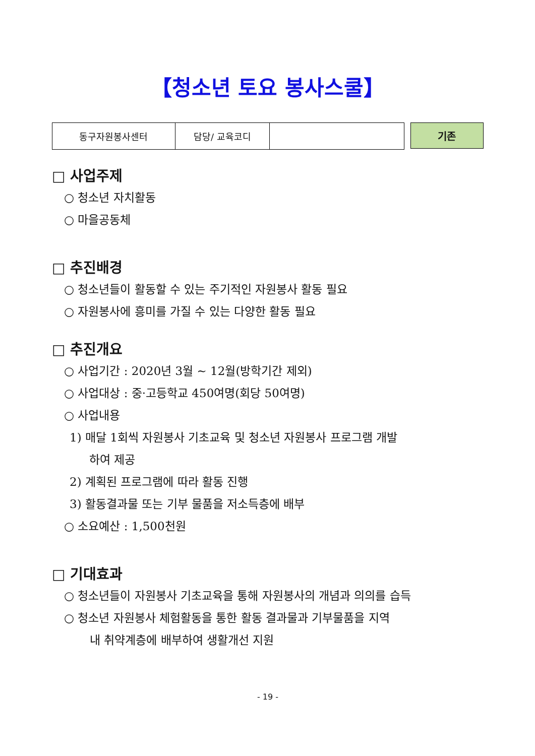【청소년 토요 봉사스쿨】
| 동구자원봉사센터 | 담당/ 교육코디 | |
기존
□ 사업주제
○ 청소년 자치활동
○ 마을공동체
□ 추진배경
○ 청소년들이 활동할 수 있는 주기적인 자원봉사 활동 필요
○ 자원봉사에 흥미를 가질 수 있는 다양한 활동 필요
□ 추진개요
○ 사업기간 : 2020년 3월 ~ 12월(방학기간 제외)
○ 사업대상 : 중·고등학교 450여명(회당 50여명)
○ 사업내용
1) 매달 1회씩 자원봉사 기초교육 및 청소년 자원봉사 프로그램 개발
하여 제공
2) 계획된 프로그램에 따라 활동 진행
3) 활동결과물 또는 기부 물품을 저소득층에 배부
○ 소요예산 : 1,500천원
□ 기대효과
○ 청소년들이 자원봉사 기초교육을 통해 자원봉사의 개념과 의의를 습득
○ 청소년 자원봉사 체험활동을 통한 활동 결과물과 기부물품을 지역
내 취약계층에 배부하여 생활개선 지원
- 19 -